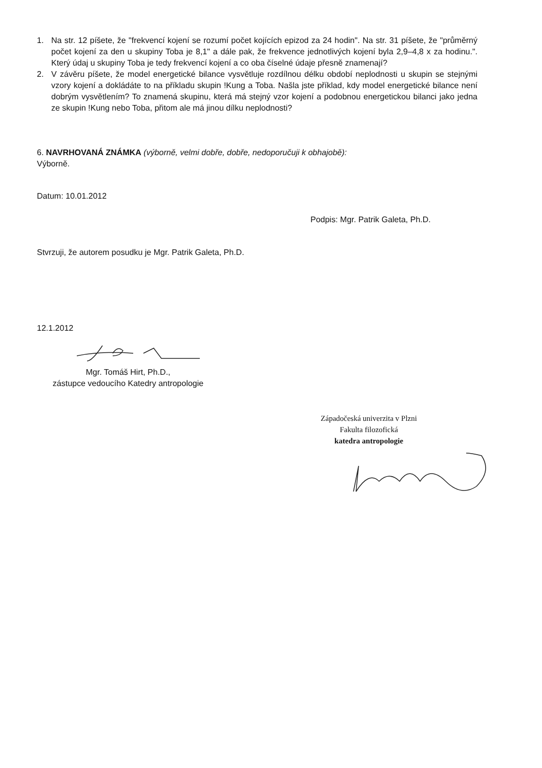1. Na str. 12 píšete, že "frekvencí kojení se rozumí počet kojících epizod za 24 hodin". Na str. 31 píšete, že "průměrný počet kojení za den u skupiny Toba je 8,1" a dále pak, že frekvence jednotlivých kojení byla 2,9–4,8 x za hodinu.". Který údaj u skupiny Toba je tedy frekvencí kojení a co oba číselné údaje přesně znamenají?
2. V závěru píšete, že model energetické bilance vysvětluje rozdílnou délku období neplodnosti u skupin se stejnými vzory kojení a dokládáte to na příkladu skupin !Kung a Toba. Našla jste příklad, kdy model energetické bilance není dobrým vysvětlením? To znamená skupinu, která má stejný vzor kojení a podobnou energetickou bilanci jako jedna ze skupin !Kung nebo Toba, přitom ale má jinou dílku neplodnosti?
6. NAVRHOVANÁ ZNÁMKA (výborně, velmi dobře, dobře, nedoporučuji k obhajobě):
Výborně.
Datum: 10.01.2012
Podpis: Mgr. Patrik Galeta, Ph.D.
Stvrzuji, že autorem posudku je Mgr. Patrik Galeta, Ph.D.
12.1.2012
Mgr. Tomáš Hirt, Ph.D.,
zástupce vedoucího Katedry antropologie
Západočeská univerzita v Plzni
Fakulta filozofická
katedra antropologie